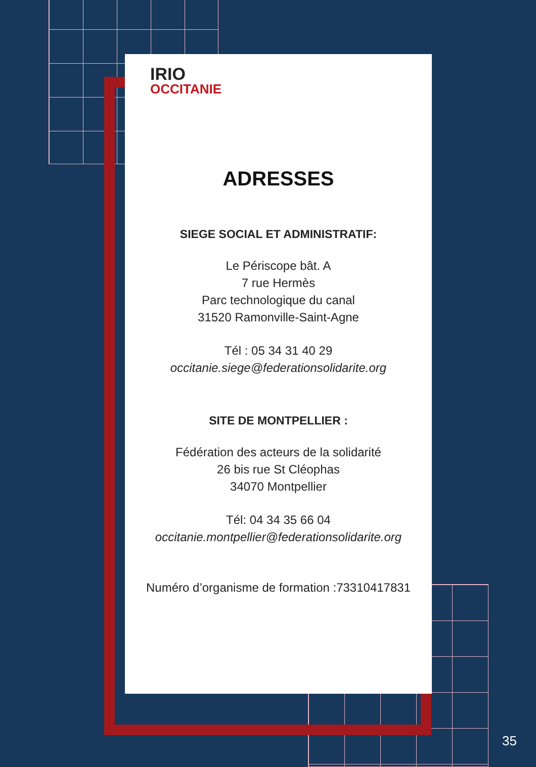IRIO
OCCITANIE
ADRESSES
SIEGE SOCIAL ET ADMINISTRATIF:
Le Périscope bât. A
7 rue Hermès
Parc technologique du canal
31520 Ramonville-Saint-Agne
Tél : 05 34 31 40 29
occitanie.siege@federationsolidarite.org
SITE DE MONTPELLIER :
Fédération des acteurs de la solidarité
26 bis rue St Cléophas
34070 Montpellier
Tél: 04 34 35 66 04
occitanie.montpellier@federationsolidarite.org
Numéro d’organisme de formation :73310417831
35